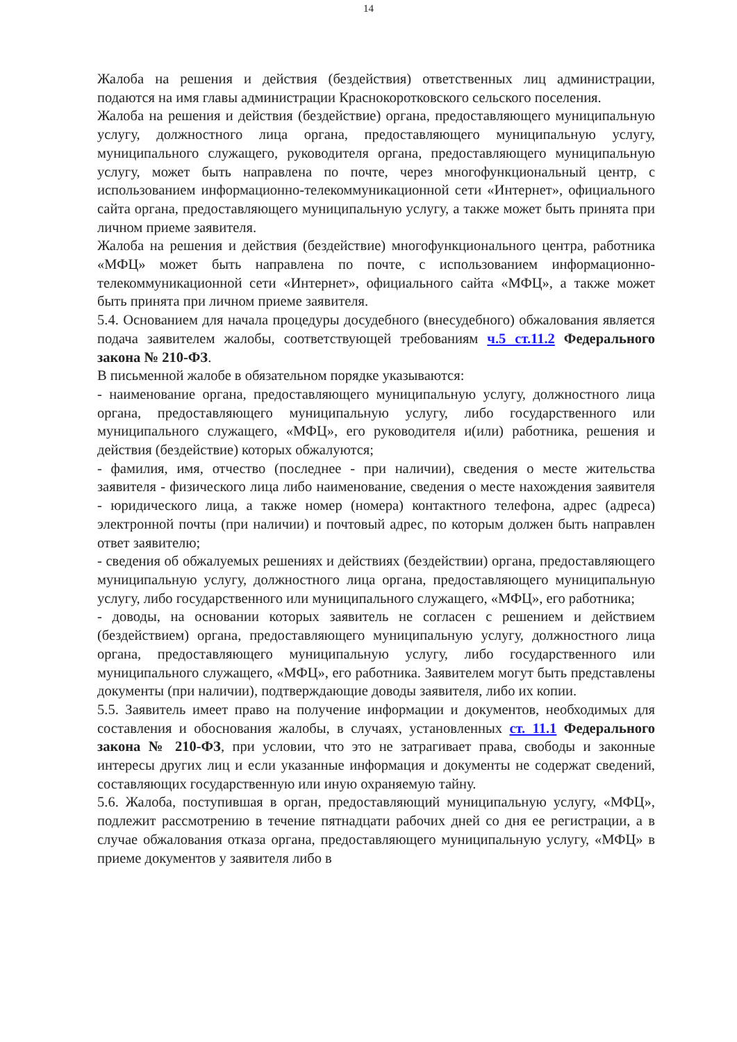14
Жалоба на решения и действия (бездействия) ответственных лиц администрации, подаются на имя главы администрации Краснокоротковского сельского поселения.
Жалоба на решения и действия (бездействие) органа, предоставляющего муниципальную услугу, должностного лица органа, предоставляющего муниципальную услугу, муниципального служащего, руководителя органа, предоставляющего муниципальную услугу, может быть направлена по почте, через многофункциональный центр, с использованием информационно-телекоммуникационной сети «Интернет», официального сайта органа, предоставляющего муниципальную услугу, а также может быть принята при личном приеме заявителя.
Жалоба на решения и действия (бездействие) многофункционального центра, работника «МФЦ» может быть направлена по почте, с использованием информационно-телекоммуникационной сети «Интернет», официального сайта «МФЦ», а также может быть принята при личном приеме заявителя.
5.4. Основанием для начала процедуры досудебного (внесудебного) обжалования является подача заявителем жалобы, соответствующей требованиям ч.5 ст.11.2 Федерального закона № 210-ФЗ.
В письменной жалобе в обязательном порядке указываются:
- наименование органа, предоставляющего муниципальную услугу, должностного лица органа, предоставляющего муниципальную услугу, либо государственного или муниципального служащего, «МФЦ», его руководителя и(или) работника, решения и действия (бездействие) которых обжалуются;
- фамилия, имя, отчество (последнее - при наличии), сведения о месте жительства заявителя - физического лица либо наименование, сведения о месте нахождения заявителя - юридического лица, а также номер (номера) контактного телефона, адрес (адреса) электронной почты (при наличии) и почтовый адрес, по которым должен быть направлен ответ заявителю;
- сведения об обжалуемых решениях и действиях (бездействии) органа, предоставляющего муниципальную услугу, должностного лица органа, предоставляющего муниципальную услугу, либо государственного или муниципального служащего, «МФЦ», его работника;
- доводы, на основании которых заявитель не согласен с решением и действием (бездействием) органа, предоставляющего муниципальную услугу, должностного лица органа, предоставляющего муниципальную услугу, либо государственного или муниципального служащего, «МФЦ», его работника. Заявителем могут быть представлены документы (при наличии), подтверждающие доводы заявителя, либо их копии.
5.5. Заявитель имеет право на получение информации и документов, необходимых для составления и обоснования жалобы, в случаях, установленных ст. 11.1 Федерального закона № 210-ФЗ, при условии, что это не затрагивает права, свободы и законные интересы других лиц и если указанные информация и документы не содержат сведений, составляющих государственную или иную охраняемую тайну.
5.6. Жалоба, поступившая в орган, предоставляющий муниципальную услугу, «МФЦ», подлежит рассмотрению в течение пятнадцати рабочих дней со дня ее регистрации, а в случае обжалования отказа органа, предоставляющего муниципальную услугу, «МФЦ» в приеме документов у заявителя либо в